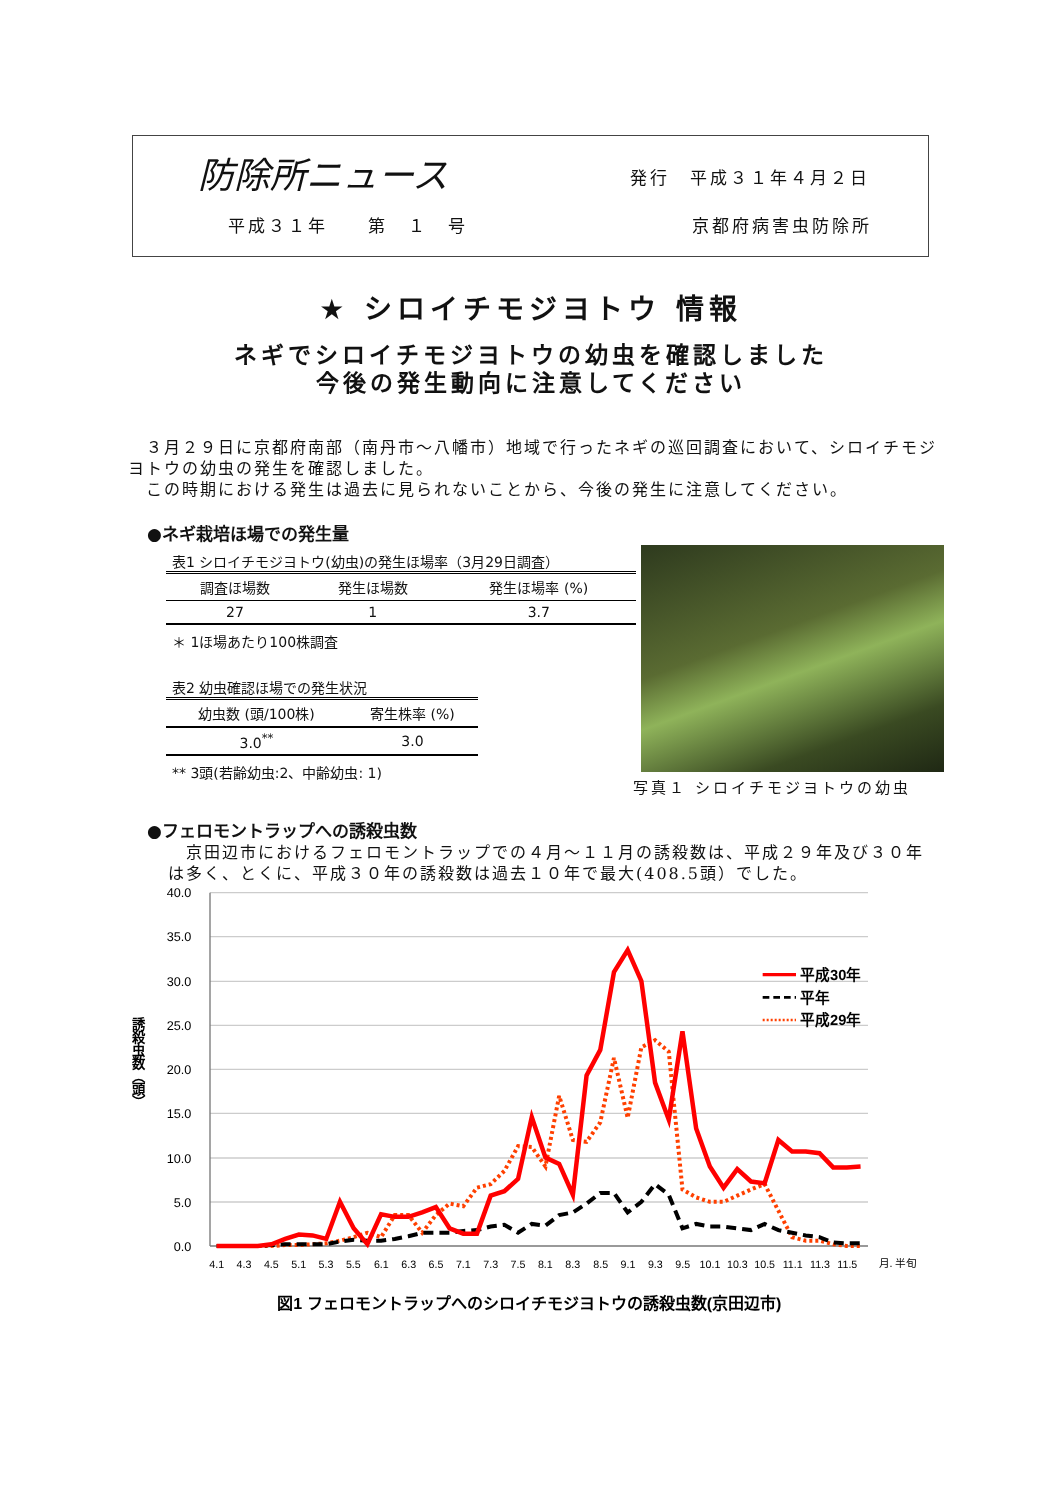防除所ニュース 発行　平成３１年４月２日
平成３１年　　第　１　号 京都府病害虫防除所
★ シロイチモジヨトウ 情報
ネギでシロイチモジヨトウの幼虫を確認しました
今後の発生動向に注意してください
　３月２９日に京都府南部（南丹市～八幡市）地域で行ったネギの巡回調査において、シロイチモジヨトウの幼虫の発生を確認しました。
　この時期における発生は過去に見られないことから、今後の発生に注意してください。
●ネギ栽培ほ場での発生量
表1 シロイチモジヨトウ(幼虫)の発生ほ場率（3月29日調査）
| 調査ほ場数 | 発生ほ場数 | 発生ほ場率 (%) |
| --- | --- | --- |
| 27 | 1 | 3.7 |
＊ 1ほ場あたり100株調査
表2 幼虫確認ほ場での発生状況
| 幼虫数 (頭/100株) | 寄生株率 (%) |
| --- | --- |
| 3.0<sup>**</sup> | 3.0 |
** 3頭(若齢幼虫:2、中齢幼虫: 1)
写真１ シロイチモジヨトウの幼虫
●フェロモントラップへの誘殺虫数
　京田辺市におけるフェロモントラップでの４月～１１月の誘殺数は、平成２９年及び３０年は多く、とくに、平成３０年の誘殺数は過去１０年で最大(408.5頭）でした。
40.0
35.0
30.0
25.0
20.0
15.0
10.0
5.0
0.0
誘殺虫数（頭）
4.1
4.3
4.5
5.1
5.3
5.5
6.1
6.3
6.5
7.1
7.3
7.5
8.1
8.3
8.5
9.1
9.3
9.5
10.1
10.3
10.5
11.1
11.3
11.5
月. 半旬
平成30年
平年
平成29年
図1 フェロモントラップへのシロイチモジヨトウの誘殺虫数(京田辺市)